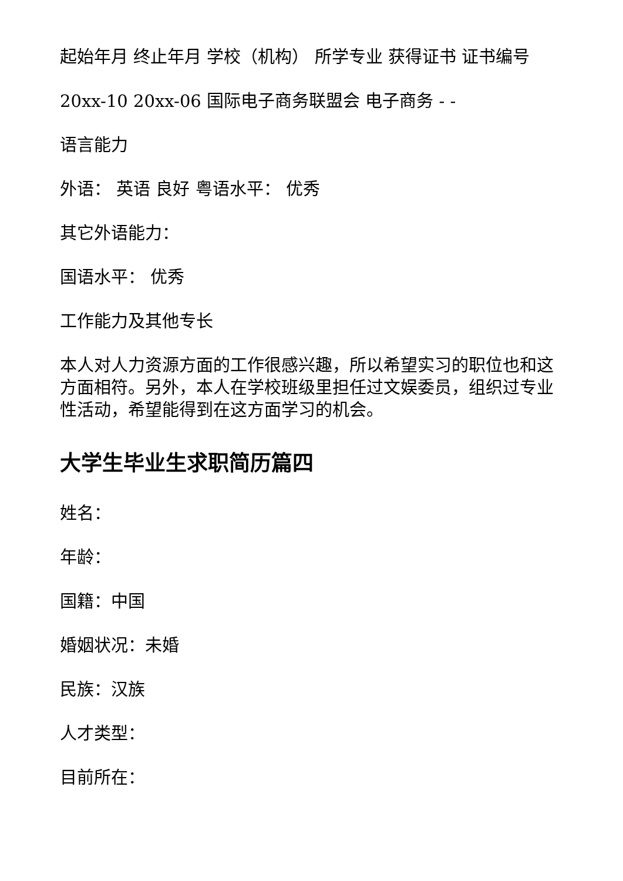起始年月 终止年月 学校（机构） 所学专业 获得证书 证书编号
20xx-10 20xx-06 国际电子商务联盟会 电子商务 - -
语言能力
外语： 英语 良好 粤语水平： 优秀
其它外语能力：
国语水平： 优秀
工作能力及其他专长
本人对人力资源方面的工作很感兴趣，所以希望实习的职位也和这方面相符。另外，本人在学校班级里担任过文娱委员，组织过专业性活动，希望能得到在这方面学习的机会。
大学生毕业生求职简历篇四
姓名：
年龄：
国籍：中国
婚姻状况：未婚
民族：汉族
人才类型：
目前所在：